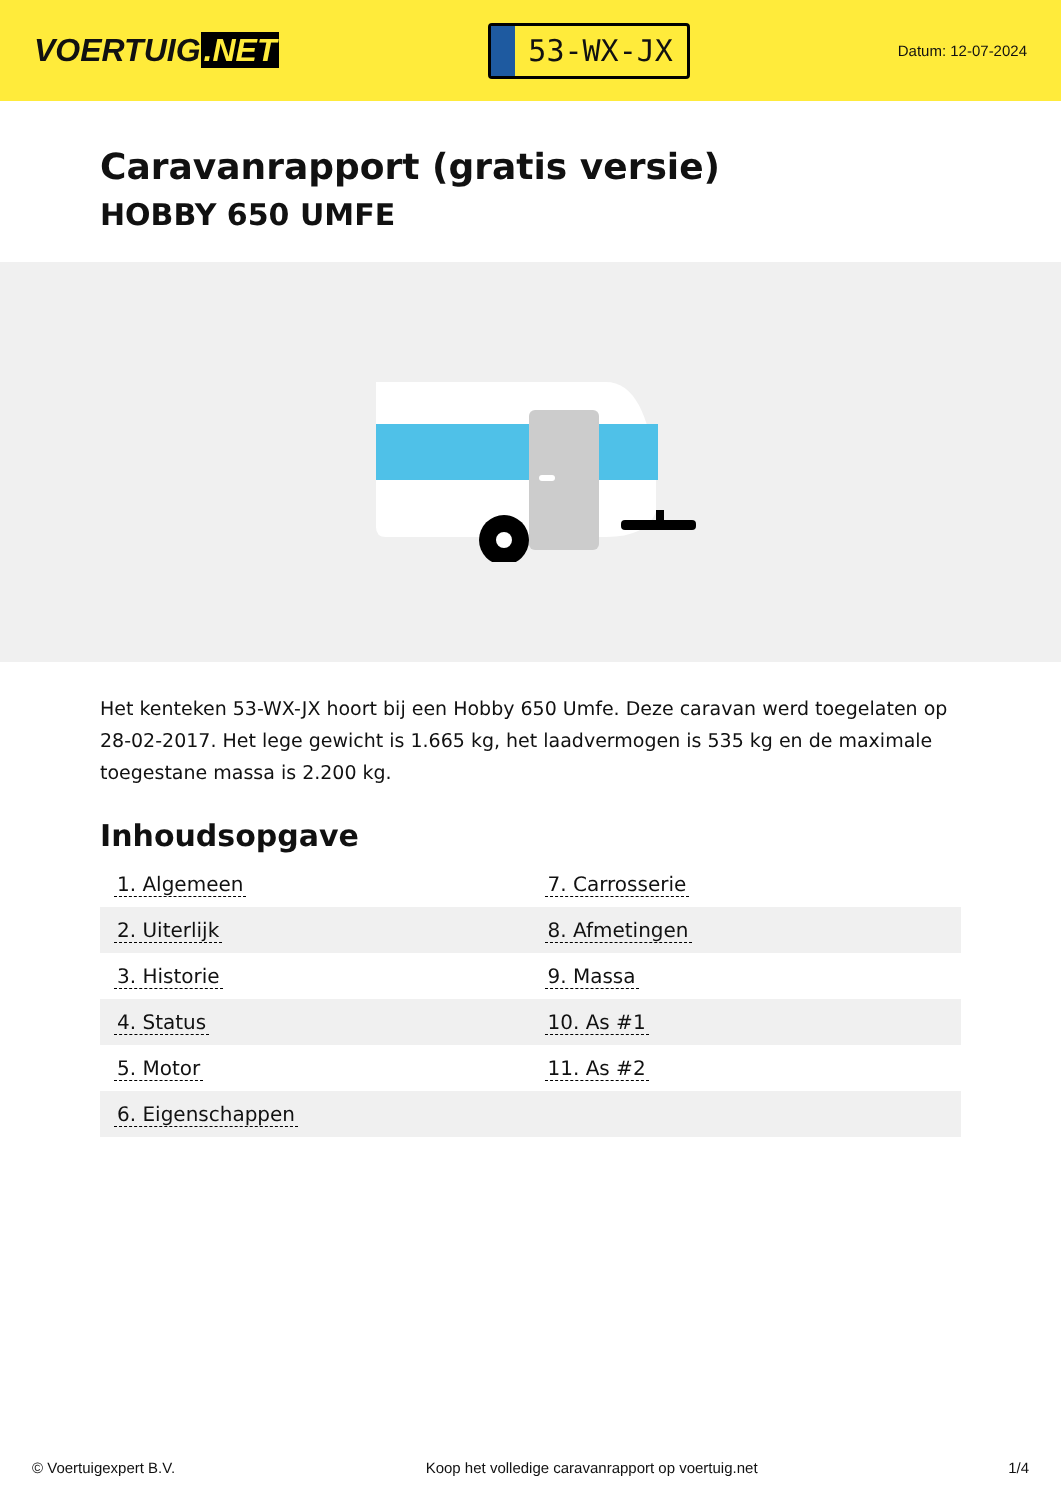VOERTUIG.NET
53-WX-JX
Datum: 12-07-2024
Caravanrapport (gratis versie)
HOBBY 650 UMFE
Het kenteken 53-WX-JX hoort bij een Hobby 650 Umfe. Deze caravan werd toegelaten op 28-02-2017. Het lege gewicht is 1.665 kg, het laadvermogen is 535 kg en de maximale toegestane massa is 2.200 kg.
Inhoudsopgave
| 1. Algemeen | 7. Carrosserie |
| 2. Uiterlijk | 8. Afmetingen |
| 3. Historie | 9. Massa |
| 4. Status | 10. As #1 |
| 5. Motor | 11. As #2 |
| 6. Eigenschappen | |
© Voertuigexpert B.V. Koop het volledige caravanrapport op voertuig.net 1/4